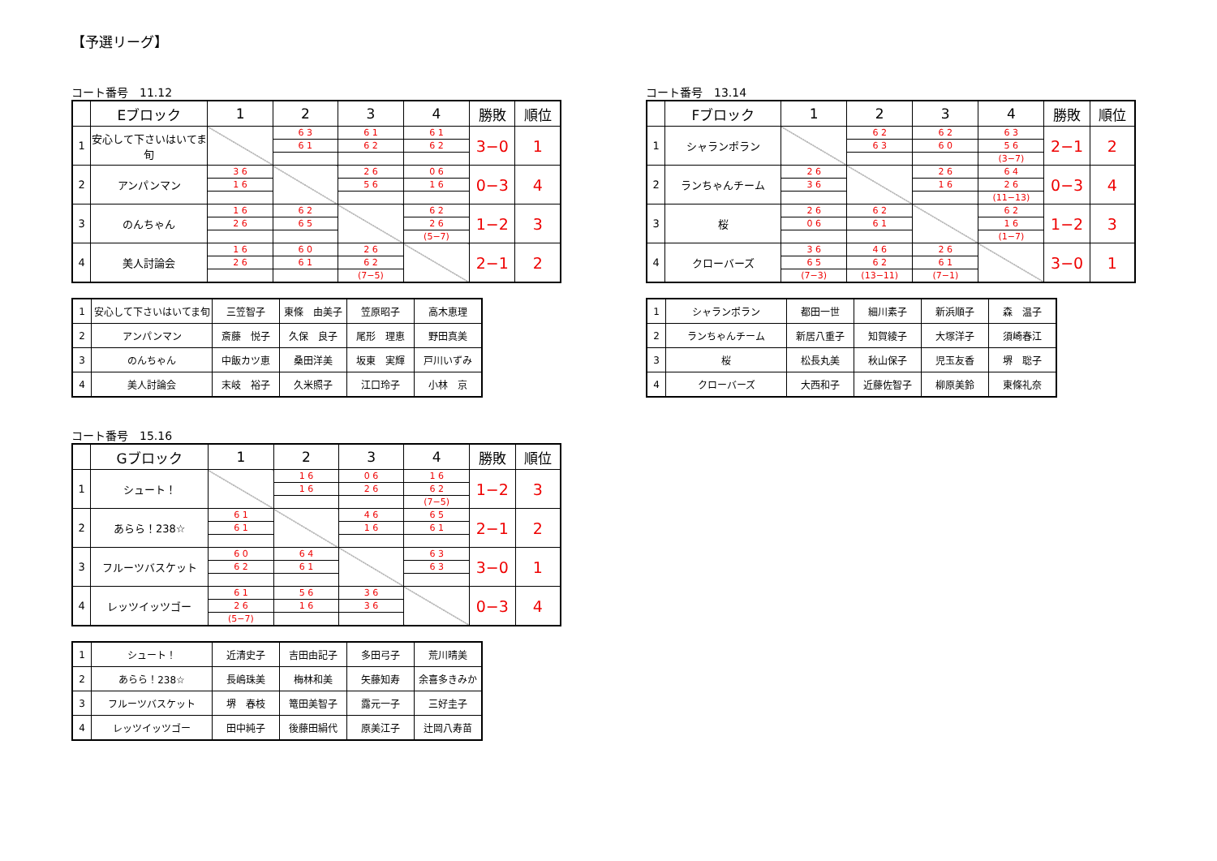【予選リーグ】
コート番号　11.12
| | Eブロック | 1 | 2 | 3 | 4 | 勝敗 | 順位 |
| --- | --- | --- | --- | --- | --- | --- | --- |
| 1 | 安心して下さいはいてま旬 | | 6 3 | 6 1 | 6 1 | 3−0 | 1 |
| | | | 6 1 | 6 2 | 6 2 | | |
| 2 | アンパンマン | 3 6 | | 2 6 | 0 6 | 0−3 | 4 |
| | | 1 6 | | 5 6 | 1 6 | | |
| 3 | のんちゃん | 1 6 | 6 2 | | 6 2 | 1−2 | 3 |
| | | 2 6 | 6 5 | | 2 6 | | |
| | | | | | (5−7) | | |
| 4 | 美人討論会 | 1 6 | 6 0 | 2 6 | | 2−1 | 2 |
| | | 2 6 | 6 1 | 6 2 | | | |
| | | | | (7−5) | | | |
| 1 | 安心して下さいはいてま旬 | 三笠智子 | 東條 由美子 | 笠原昭子 | 高木恵理 |
| 2 | アンパンマン | 斎藤 悦子 | 久保 良子 | 尾形 理恵 | 野田真美 |
| 3 | のんちゃん | 中飯カツ恵 | 桑田洋美 | 坂東 実輝 | 戸川いずみ |
| 4 | 美人討論会 | 末岐 裕子 | 久米照子 | 江口玲子 | 小林 京 |
コート番号　13.14
| | Fブロック | 1 | 2 | 3 | 4 | 勝敗 | 順位 |
| --- | --- | --- | --- | --- | --- | --- | --- |
| 1 | シャランポラン | | 6 2 | 6 2 | 6 3 | 2−1 | 2 |
| | | | 6 3 | 6 0 | 5 6 | | |
| | | | | | (3−7) | | |
| 2 | ランちゃんチーム | 2 6 | | 2 6 | 6 4 | 0−3 | 4 |
| | | 3 6 | | 1 6 | 2 6 | | |
| | | | | | (11−13) | | |
| 3 | 桜 | 2 6 | 6 2 | | 6 2 | 1−2 | 3 |
| | | 0 6 | 6 1 | | 1 6 | | |
| | | | | | (1−7) | | |
| 4 | クローバーズ | 3 6 | 4 6 | 2 6 | | 3−0 | 1 |
| | | 6 5 | 6 2 | 6 1 | | | |
| | | (7−3) | (13−11) | (7−1) | | | |
| 1 | シャランポラン | 都田一世 | 細川素子 | 新浜順子 | 森 温子 |
| 2 | ランちゃんチーム | 新居八重子 | 知賀綾子 | 大塚洋子 | 須崎春江 |
| 3 | 桜 | 松長丸美 | 秋山保子 | 児玉友香 | 堺 聡子 |
| 4 | クローバーズ | 大西和子 | 近藤佐智子 | 柳原美鈴 | 東條礼奈 |
コート番号　15.16
| | Gブロック | 1 | 2 | 3 | 4 | 勝敗 | 順位 |
| --- | --- | --- | --- | --- | --- | --- | --- |
| 1 | シュート！ | | 1 6 | 0 6 | 1 6 | 1−2 | 3 |
| | | | 1 6 | 2 6 | 6 2 | | |
| | | | | | (7−5) | | |
| 2 | あらら！238☆ | 6 1 | | 4 6 | 6 5 | 2−1 | 2 |
| | | 6 1 | | 1 6 | 6 1 | | |
| 3 | フルーツバスケット | 6 0 | 6 4 | | 6 3 | 3−0 | 1 |
| | | 6 2 | 6 1 | | 6 3 | | |
| 4 | レッツイッツゴー | 6 1 | 5 6 | 3 6 | | 0−3 | 4 |
| | | 2 6 | 1 6 | 3 6 | | | |
| | | (5−7) | | | | | |
| 1 | シュート！ | 近清史子 | 吉田由記子 | 多田弓子 | 荒川晴美 |
| 2 | あらら！238☆ | 長嶋珠美 | 梅林和美 | 矢藤知寿 | 余喜多きみか |
| 3 | フルーツバスケット | 堺 春枝 | 篭田美智子 | 露元一子 | 三好圭子 |
| 4 | レッツイッツゴー | 田中純子 | 後藤田絹代 | 原美江子 | 辻岡八寿苗 |